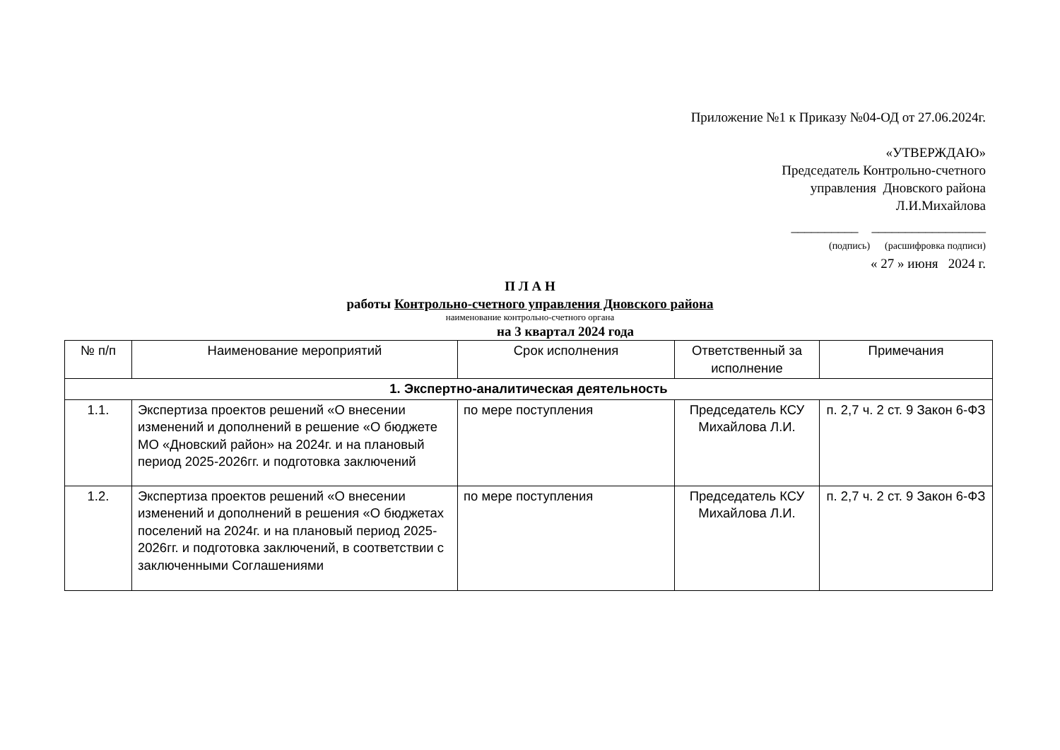Приложение №1 к Приказу №04-ОД от 27.06.2024г.
«УТВЕРЖДАЮ»
Председатель Контрольно-счетного
управления Дновского района
Л.И.Михайлова
__________ _________________
(подпись) (расшифровка подписи)
« 27 » июня 2024 г.
П Л А Н
работы Контрольно-счетного управления Дновского района
наименование контрольно-счетного органа
на 3 квартал 2024 года
| № п/п | Наименование мероприятий | Срок исполнения | Ответственный за исполнение | Примечания |
| --- | --- | --- | --- | --- |
| 1. Экспертно-аналитическая деятельность | | | | |
| 1.1. | Экспертиза проектов решений «О внесении изменений и дополнений в решение «О бюджете МО «Дновский район» на 2024г. и на плановый период 2025-2026гг. и подготовка заключений | по мере поступления | Председатель КСУ Михайлова Л.И. | п. 2,7 ч. 2 ст. 9 Закон 6-ФЗ |
| 1.2. | Экспертиза проектов решений «О внесении изменений и дополнений в решения «О бюджетах поселений на 2024г. и на плановый период 2025-2026гг. и подготовка заключений, в соответствии с заключенными Соглашениями | по мере поступления | Председатель КСУ Михайлова Л.И. | п. 2,7 ч. 2 ст. 9 Закон 6-ФЗ |